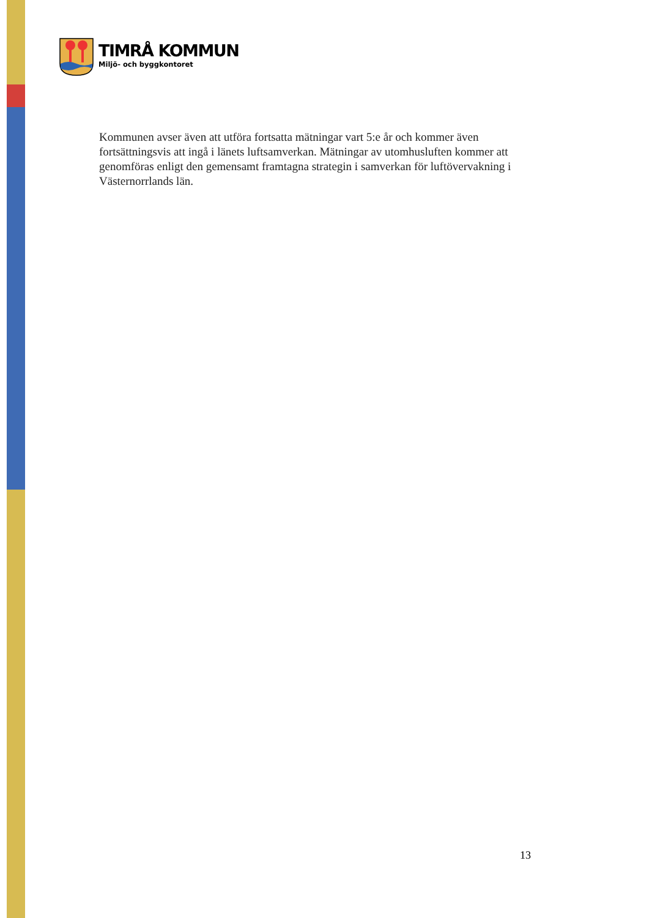TIMRÅ KOMMUN
Miljö- och byggkontoret
Kommunen avser även att utföra fortsatta mätningar vart 5:e år och kommer även fortsättningsvis att ingå i länets luftsamverkan. Mätningar av utomhusluften kommer att genomföras enligt den gemensamt framtagna strategin i samverkan för luftövervakning i Västernorrlands län.
13